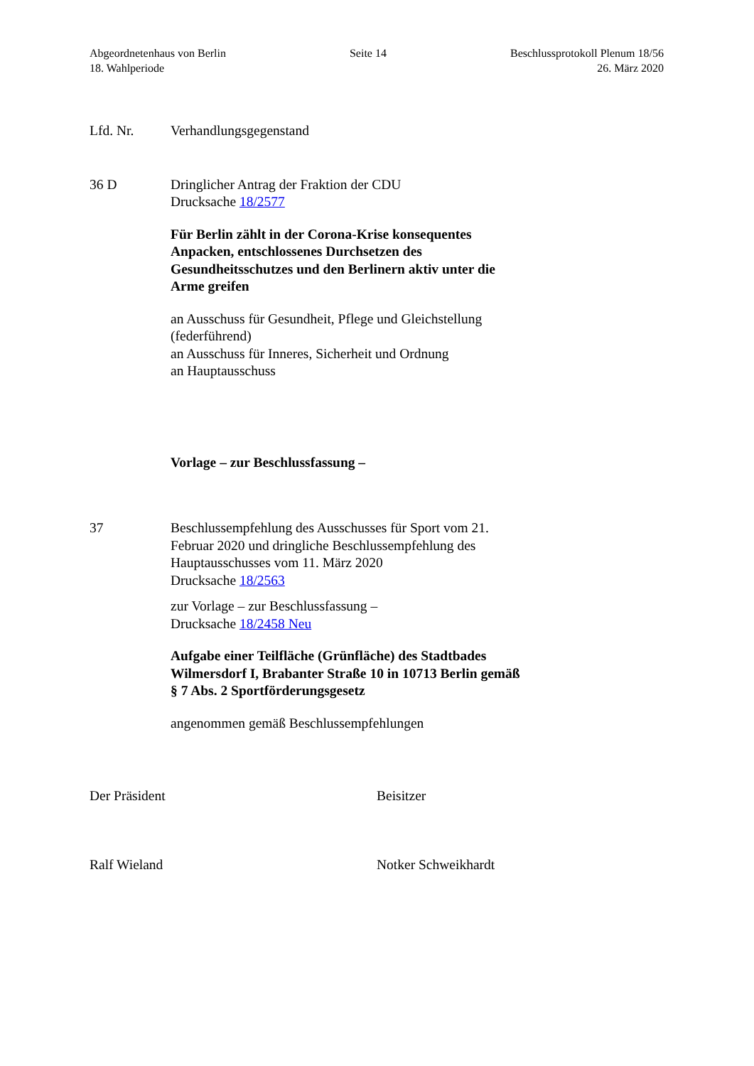Abgeordnetenhaus von Berlin
18. Wahlperiode
Seite 14 Beschlussprotokoll Plenum 18/56
26. März 2020
Lfd. Nr. Verhandlungsgegenstand
36 D Dringlicher Antrag der Fraktion der CDU
Drucksache 18/2577
Für Berlin zählt in der Corona-Krise konsequentes Anpacken, entschlossenes Durchsetzen des Gesundheitsschutzes und den Berlinern aktiv unter die Arme greifen
an Ausschuss für Gesundheit, Pflege und Gleichstellung (federführend)
an Ausschuss für Inneres, Sicherheit und Ordnung
an Hauptausschuss
Vorlage – zur Beschlussfassung –
37 Beschlussempfehlung des Ausschusses für Sport vom 21. Februar 2020 und dringliche Beschlussempfehlung des Hauptausschusses vom 11. März 2020
Drucksache 18/2563
zur Vorlage – zur Beschlussfassung –
Drucksache 18/2458 Neu
Aufgabe einer Teilfläche (Grünfläche) des Stadtbades Wilmersdorf I, Brabanter Straße 10 in 10713 Berlin gemäß § 7 Abs. 2 Sportförderungsgesetz
angenommen gemäß Beschlussempfehlungen
Der Präsident Beisitzer
Ralf Wieland Notker Schweikhardt